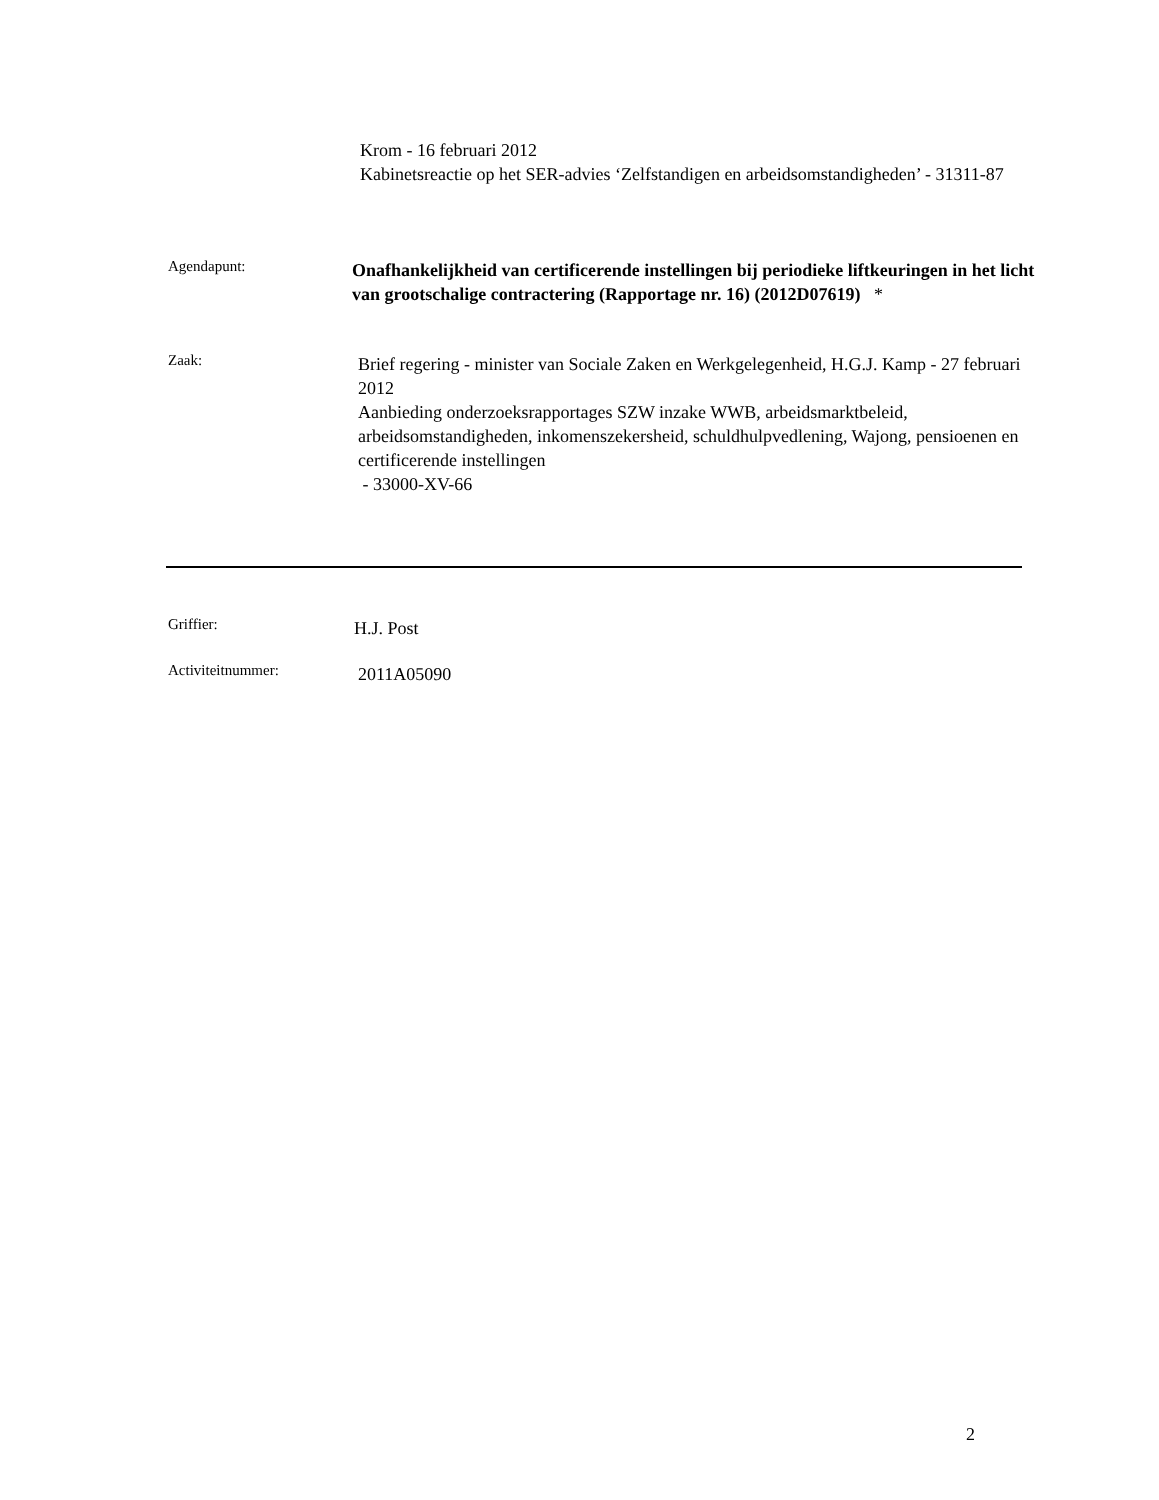Krom - 16 februari 2012
Kabinetsreactie op het SER-advies ‘Zelfstandigen en arbeidsomstandigheden’ - 31311-87
Agendapunt:
Onafhankelijkheid van certificerende instellingen bij periodieke liftkeuringen in het licht van grootschalige contractering (Rapportage nr. 16) (2012D07619) *
Zaak:
Brief regering - minister van Sociale Zaken en Werkgelegenheid, H.G.J. Kamp - 27 februari 2012
Aanbieding onderzoeksrapportages SZW inzake WWB, arbeidsmarktbeleid, arbeidsomstandigheden, inkomenszekersheid, schuldhulpvedlening, Wajong, pensioenen en certificerende instellingen
- 33000-XV-66
Griffier:
H.J. Post
Activiteitnummer:
2011A05090
2